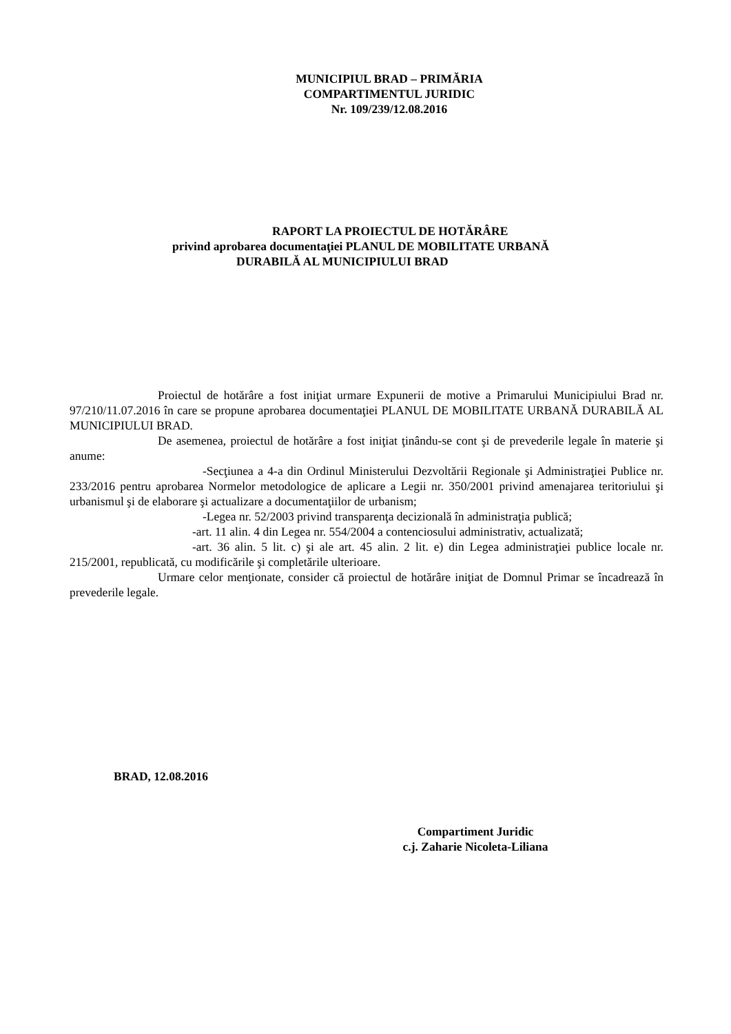MUNICIPIUL BRAD – PRIMĂRIA
COMPARTIMENTUL JURIDIC
Nr. 109/239/12.08.2016
RAPORT LA PROIECTUL DE HOTĂRÂRE
privind aprobarea documentaţiei PLANUL DE MOBILITATE URBANĂ
DURABILĂ AL MUNICIPIULUI BRAD
Proiectul de hotărâre a fost iniţiat urmare Expunerii de motive a Primarului Municipiului Brad nr. 97/210/11.07.2016 în care se propune aprobarea documentaţiei PLANUL DE MOBILITATE URBANĂ DURABILĂ AL MUNICIPIULUI BRAD.
De asemenea, proiectul de hotărâre a fost iniţiat ţinându-se cont şi de prevederile legale în materie şi anume:
-Secţiunea a 4-a din Ordinul Ministerului Dezvoltării Regionale şi Administraţiei Publice nr. 233/2016 pentru aprobarea Normelor metodologice de aplicare a Legii nr. 350/2001 privind amenajarea teritoriului şi urbanismul şi de elaborare şi actualizare a documentaţiilor de urbanism;
-Legea nr. 52/2003 privind transparenţa decizională în administraţia publică;
-art. 11 alin. 4 din Legea nr. 554/2004 a contenciosului administrativ, actualizată;
-art. 36 alin. 5 lit. c) şi ale art. 45 alin. 2 lit. e) din Legea administraţiei publice locale nr. 215/2001, republicată, cu modificările şi completările ulterioare.
Urmare celor menţionate, consider că proiectul de hotărâre iniţiat de Domnul Primar se încadrează în prevederile legale.
BRAD, 12.08.2016
Compartiment Juridic
c.j. Zaharie Nicoleta-Liliana